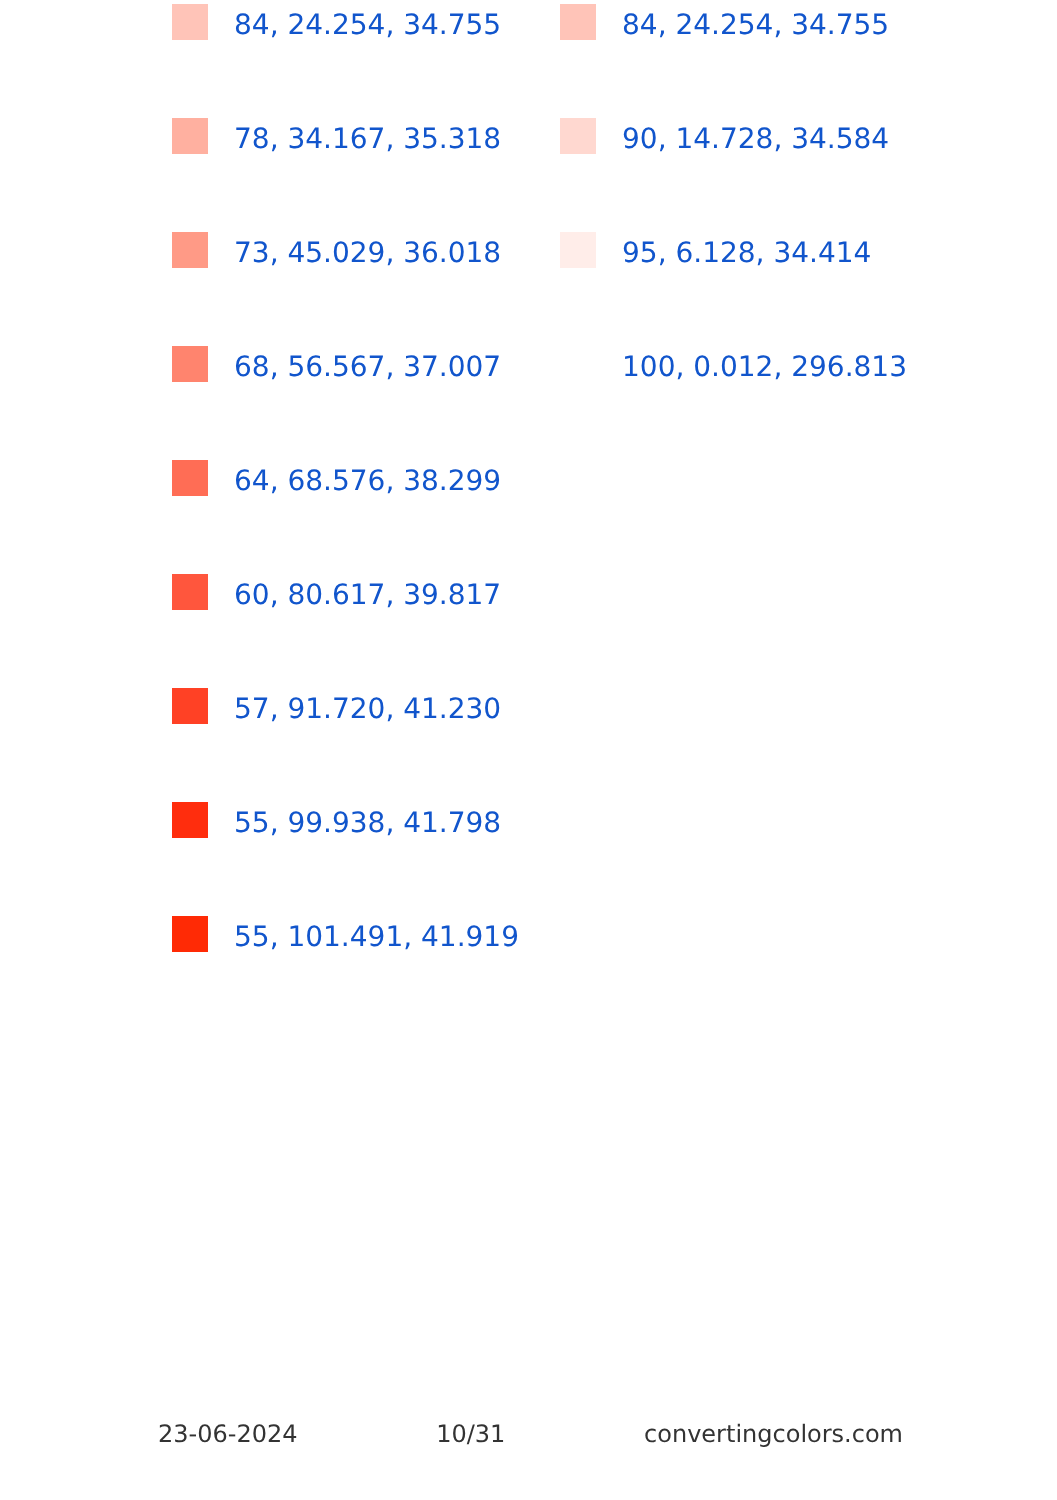84, 24.254, 34.755
78, 34.167, 35.318
73, 45.029, 36.018
68, 56.567, 37.007
64, 68.576, 38.299
60, 80.617, 39.817
57, 91.720, 41.230
55, 99.938, 41.798
55, 101.491, 41.919
84, 24.254, 34.755
90, 14.728, 34.584
95, 6.128, 34.414
100, 0.012, 296.813
23-06-2024 10/31 convertingcolors.com